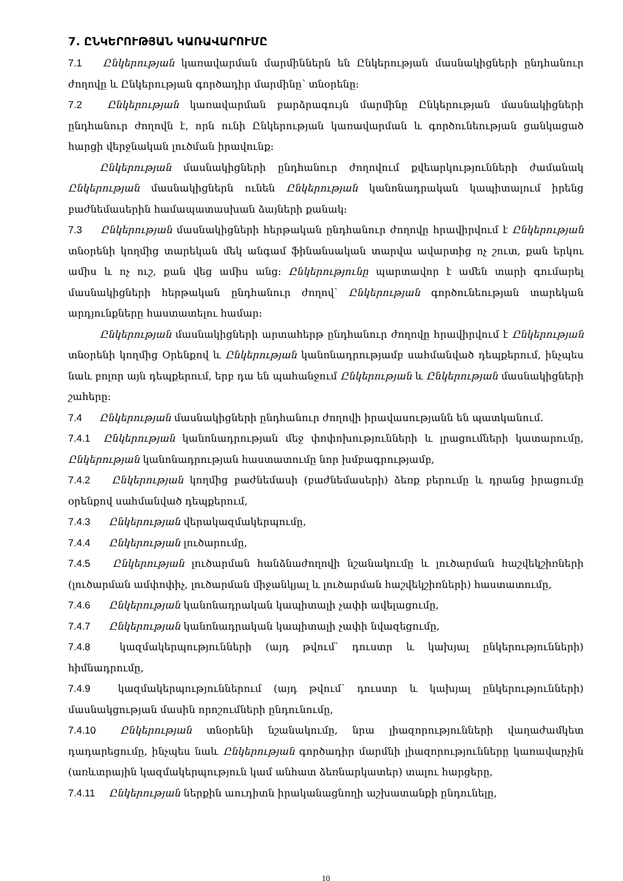7. ԸՆԿԵՐՈՒԹՅԱՆ ԿԱՌԱՎԱՐՈՒՄԸ
7.1 Ընկերության կառավարման մարմիններն են Ընկերության մասնակիցների ընդհանուր ժողովը և Ընկերության գործադիր մարմինը՝ տնօրենը:
7.2 Ընկերության կառավարման բարձրագույն մարմինը Ընկերության մասնակիցների ընդհանուր ժողովն է, որն ունի Ընկերության կառավարման և գործունեության ցանկացած հարցի վերջնական լուծման իրավունք:
Ընկերության մասնակիցների ընդհանուր ժողովում քվեարկությունների ժամանակ Ընկերության մասնակիցներն ունեն Ընկերության կանոնադրական կապիտալում իրենց բաժնեմասերին համապատասխան ձայների քանակ:
7.3 Ընկերության մասնակիցների հերթական ընդհանուր ժողովը հրավիրվում է Ընկերության տնօրենի կողմից տարեկան մեկ անգամ ֆինանսական տարվա ավարտից ոչ շուտ, քան երկու ամիս և ոչ ուշ, քան վեց ամիս անց: Ընկերությունը պարտավոր է ամեն տարի գումարել մասնակիցների հերթական ընդհանուր ժողով՝ Ընկերության գործունեության տարեկան արդյունքները հաստատելու համար:
Ընկերության մասնակիցների արտահերթ ընդհանուր ժողովը հրավիրվում է Ընկերության տնօրենի կողմից Օրենքով և Ընկերության կանոնադրությամբ սահմանված դեպքերում, ինչպես նաև բոլոր այն դեպքերում, երբ դա են պահանջում Ընկերության և Ընկերության մասնակիցների շահերը:
7.4 Ընկերության մասնակիցների ընդհանուր ժողովի իրավասությանն են պատկանում.
7.4.1 Ընկերության կանոնադրության մեջ փոփոխությունների և լրացումների կատարումը, Ընկերության կանոնադրության հաստատումը նոր խմբագրությամբ,
7.4.2 Ընկերության կողմից բաժնեմասի (բաժնեմասերի) ձեռք բերումը և դրանց իրացումը օրենքով սահմանված դեպքերում,
7.4.3 Ընկերության վերակազմակերպումը,
7.4.4 Ընկերության լուծարումը,
7.4.5 Ընկերության լուծարման հանձնաժողովի նշանակումը և լուծարման հաշվեկշիռների (լուծարման ամփոփիչ, լուծարման միջանկյալ և լուծարման հաշվեկշիռների) հաստատումը,
7.4.6 Ընկերության կանոնադրական կապիտալի չափի ավելացումը,
7.4.7 Ընկերության կանոնադրական կապիտալի չափի նվազեցումը,
7.4.8 կազմակերպությունների (այդ թվում՝ դուստր և կախյալ ընկերությունների) հիմնադրումը,
7.4.9 կազմակերպություններում (այդ թվում՝ դուստր և կախյալ ընկերությունների) մասնակցության մասին որոշումների ընդունումը,
7.4.10 Ընկերության տնօրենի նշանակումը, նրա լիազորությունների վաղաժամկետ դադարեցումը, ինչպես նաև Ընկերության գործադիր մարմնի լիազորությունները կառավարչին (առևտրային կազմակերպություն կամ անհատ ձեռնարկատեր) տալու հարցերը,
7.4.11 Ընկերության ներքին աուդիտն իրականացնողի աշխատանքի ընդունելը,
10